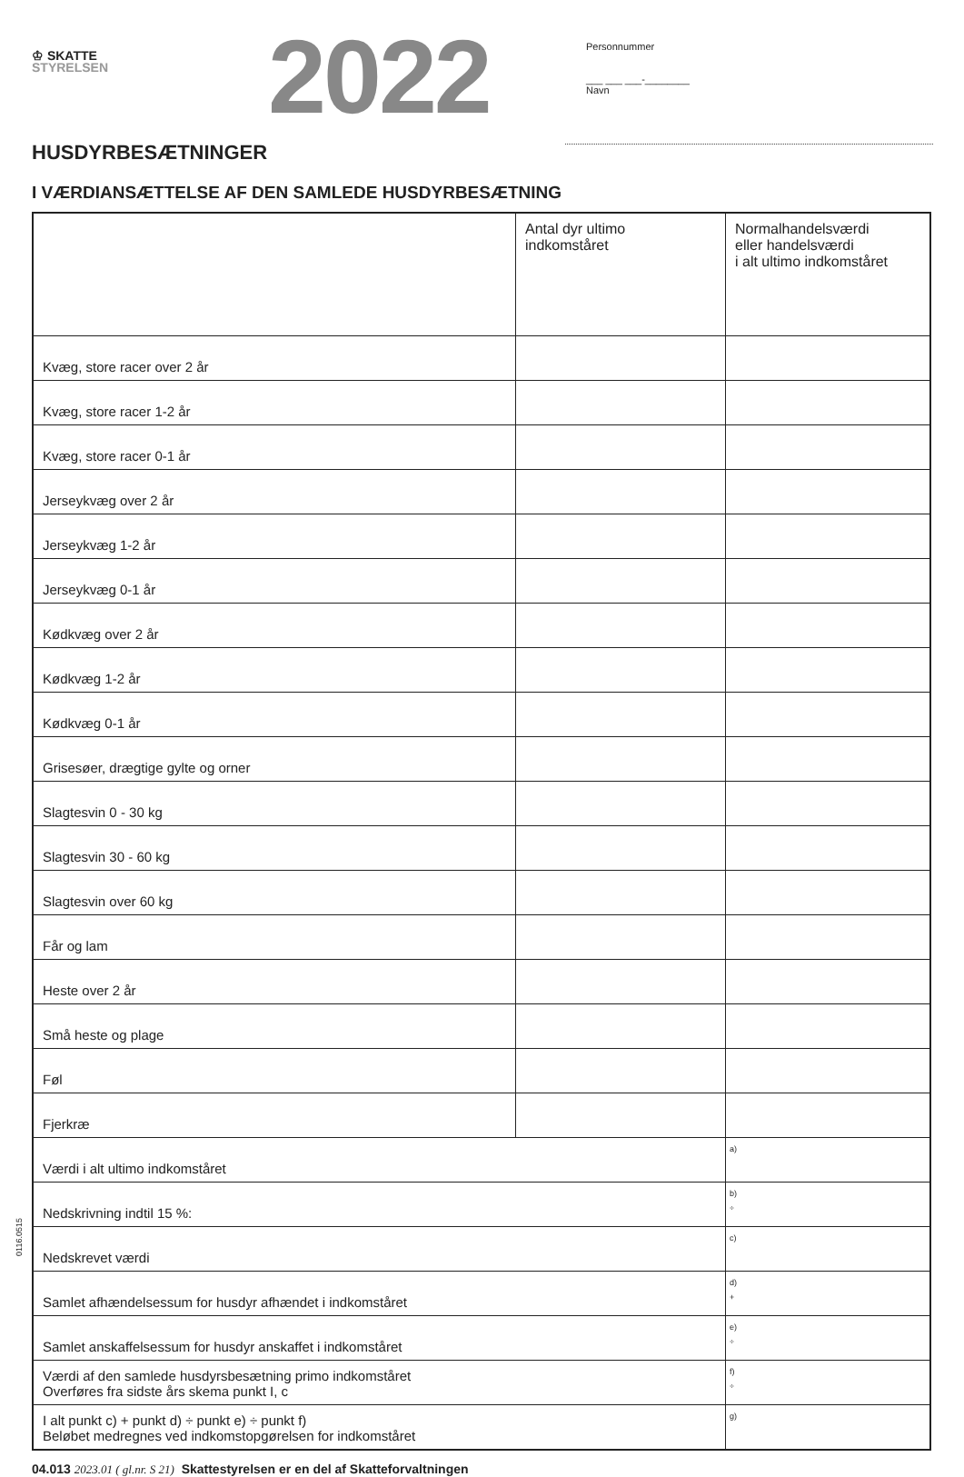♔ SKATTE
STYRELSEN
2022
Personnummer
___ ___ ___-________
Navn
HUSDYRBESÆTNINGER
I VÆRDIANSÆTTELSE AF DEN SAMLEDE HUSDYRBESÆTNING
| | Antal dyr ultimo indkomståret | Normalhandelsværdi eller handelsværdi i alt ultimo indkomståret |
| --- | --- | --- |
| Kvæg, store racer over 2 år | | |
| Kvæg, store racer 1-2 år | | |
| Kvæg, store racer 0-1 år | | |
| Jerseykvæg over 2 år | | |
| Jerseykvæg 1-2 år | | |
| Jerseykvæg 0-1 år | | |
| Kødkvæg over 2 år | | |
| Kødkvæg 1-2 år | | |
| Kødkvæg 0-1 år | | |
| Grisesøer, drægtige gylte og orner | | |
| Slagtesvin 0 - 30 kg | | |
| Slagtesvin 30 - 60 kg | | |
| Slagtesvin over 60 kg | | |
| Får og lam | | |
| Heste over 2 år | | |
| Små heste og plage | | |
| Føl | | |
| Fjerkræ | | |
| Værdi i alt ultimo indkomståret | | a) |
| Nedskrivning indtil 15 %: | | b) ÷ |
| Nedskrevet værdi | | c) |
| Samlet afhændelsessum for husdyr afhændet i indkomståret | | d) + |
| Samlet anskaffelsessum for husdyr anskaffet i indkomståret | | e) ÷ |
| Værdi af den samlede husdyrsbesætning primo indkomståret Overføres fra sidste års skema punkt I, c | | f) ÷ |
| I alt punkt c) + punkt d) ÷ punkt e) ÷ punkt f) Beløbet medregnes ved indkomstopgørelsen for indkomståret | | g) |
0116.0515
04.013 2023.01 ( gl.nr. S 21) Skattestyrelsen er en del af Skatteforvaltningen